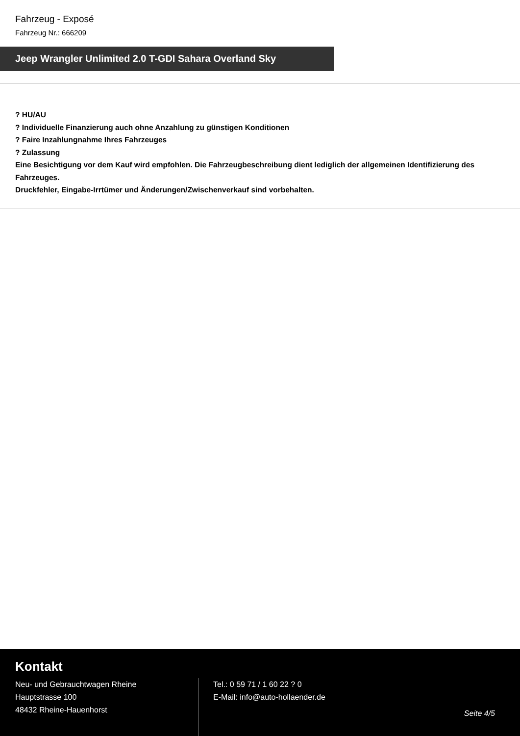Fahrzeug - Exposé
Fahrzeug Nr.: 666209
Jeep Wrangler Unlimited 2.0 T-GDI Sahara Overland Sky
? HU/AU
? Individuelle Finanzierung auch ohne Anzahlung zu günstigen Konditionen
? Faire Inzahlungnahme Ihres Fahrzeuges
? Zulassung
Eine Besichtigung vor dem Kauf wird empfohlen. Die Fahrzeugbeschreibung dient lediglich der allgemeinen Identifizierung des Fahrzeuges.
Druckfehler, Eingabe-Irrtümer und Änderungen/Zwischenverkauf sind vorbehalten.
Kontakt
Neu- und Gebrauchtwagen Rheine
Hauptstrasse 100
48432 Rheine-Hauenhorst
Tel.: 0 59 71 / 1 60 22 ? 0
E-Mail: info@auto-hollaender.de
Seite 4/5